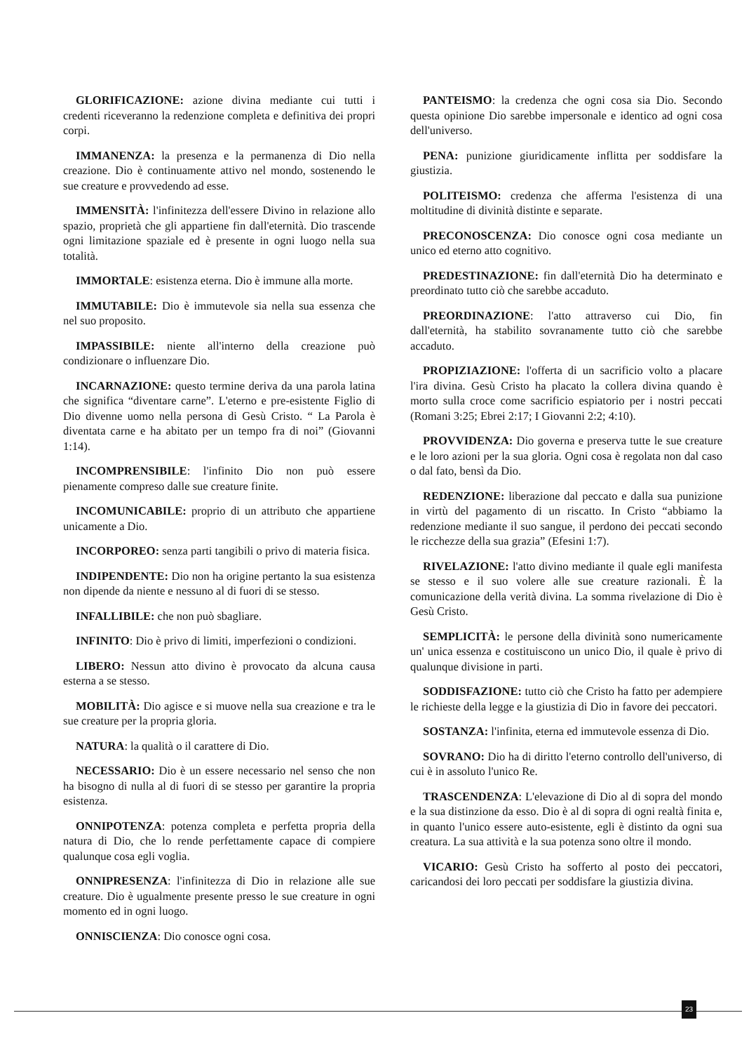GLORIFICAZIONE: azione divina mediante cui tutti i credenti riceveranno la redenzione completa e definitiva dei propri corpi.
IMMANENZA: la presenza e la permanenza di Dio nella creazione. Dio è continuamente attivo nel mondo, sostenendo le sue creature e provvedendo ad esse.
IMMENSITÀ: l'infinitezza dell'essere Divino in relazione allo spazio, proprietà che gli appartiene fin dall'eternità. Dio trascende ogni limitazione spaziale ed è presente in ogni luogo nella sua totalità.
IMMORTALE: esistenza eterna. Dio è immune alla morte.
IMMUTABILE: Dio è immutevole sia nella sua essenza che nel suo proposito.
IMPASSIBILE: niente all'interno della creazione può condizionare o influenzare Dio.
INCARNAZIONE: questo termine deriva da una parola latina che significa “diventare carne”. L'eterno e pre-esistente Figlio di Dio divenne uomo nella persona di Gesù Cristo. “ La Parola è diventata carne e ha abitato per un tempo fra di noi” (Giovanni 1:14).
INCOMPRENSIBILE: l'infinito Dio non può essere pienamente compreso dalle sue creature finite.
INCOMUNICABILE: proprio di un attributo che appartiene unicamente a Dio.
INCORPOREO: senza parti tangibili o privo di materia fisica.
INDIPENDENTE: Dio non ha origine pertanto la sua esistenza non dipende da niente e nessuno al di fuori di se stesso.
INFALLIBILE: che non può sbagliare.
INFINITO: Dio è privo di limiti, imperfezioni o condizioni.
LIBERO: Nessun atto divino è provocato da alcuna causa esterna a se stesso.
MOBILITÀ: Dio agisce e si muove nella sua creazione e tra le sue creature per la propria gloria.
NATURA: la qualità o il carattere di Dio.
NECESSARIO: Dio è un essere necessario nel senso che non ha bisogno di nulla al di fuori di se stesso per garantire la propria esistenza.
ONNIPOTENZA: potenza completa e perfetta propria della natura di Dio, che lo rende perfettamente capace di compiere qualunque cosa egli voglia.
ONNIPRESENZA: l'infinitezza di Dio in relazione alle sue creature. Dio è ugualmente presente presso le sue creature in ogni momento ed in ogni luogo.
ONNISCIENZA: Dio conosce ogni cosa.
PANTEISMO: la credenza che ogni cosa sia Dio. Secondo questa opinione Dio sarebbe impersonale e identico ad ogni cosa dell'universo.
PENA: punizione giuridicamente inflitta per soddisfare la giustizia.
POLITEISMO: credenza che afferma l'esistenza di una moltitudine di divinità distinte e separate.
PRECONOSCENZA: Dio conosce ogni cosa mediante un unico ed eterno atto cognitivo.
PREDESTINAZIONE: fin dall'eternità Dio ha determinato e preordinato tutto ciò che sarebbe accaduto.
PREORDINAZIONE: l'atto attraverso cui Dio, fin dall'eternità, ha stabilito sovranamente tutto ciò che sarebbe accaduto.
PROPIZIAZIONE: l'offerta di un sacrificio volto a placare l'ira divina. Gesù Cristo ha placato la collera divina quando è morto sulla croce come sacrificio espiatorio per i nostri peccati (Romani 3:25; Ebrei 2:17; I Giovanni 2:2; 4:10).
PROVVIDENZA: Dio governa e preserva tutte le sue creature e le loro azioni per la sua gloria. Ogni cosa è regolata non dal caso o dal fato, bensì da Dio.
REDENZIONE: liberazione dal peccato e dalla sua punizione in virtù del pagamento di un riscatto. In Cristo “abbiamo la redenzione mediante il suo sangue, il perdono dei peccati secondo le ricchezze della sua grazia” (Efesini 1:7).
RIVELAZIONE: l'atto divino mediante il quale egli manifesta se stesso e il suo volere alle sue creature razionali. È la comunicazione della verità divina. La somma rivelazione di Dio è Gesù Cristo.
SEMPLICITÀ: le persone della divinità sono numericamente un' unica essenza e costituiscono un unico Dio, il quale è privo di qualunque divisione in parti.
SODDISFAZIONE: tutto ciò che Cristo ha fatto per adempiere le richieste della legge e la giustizia di Dio in favore dei peccatori.
SOSTANZA: l'infinita, eterna ed immutevole essenza di Dio.
SOVRANO: Dio ha di diritto l'eterno controllo dell'universo, di cui è in assoluto l'unico Re.
TRASCENDENZA: L'elevazione di Dio al di sopra del mondo e la sua distinzione da esso. Dio è al di sopra di ogni realtà finita e, in quanto l'unico essere auto-esistente, egli è distinto da ogni sua creatura. La sua attività e la sua potenza sono oltre il mondo.
VICARIO: Gesù Cristo ha sofferto al posto dei peccatori, caricandosi dei loro peccati per soddisfare la giustizia divina.
23